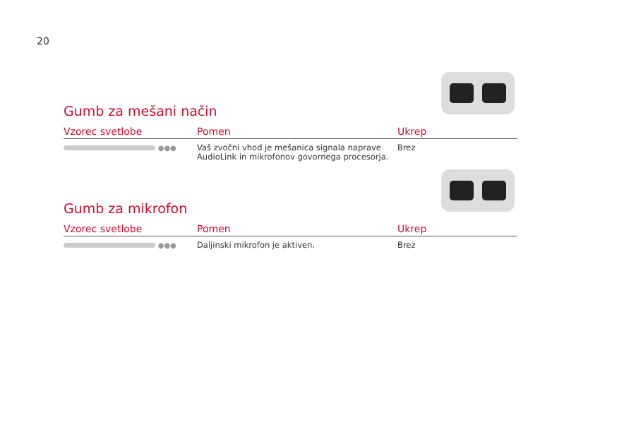20
Gumb za mešani način
| Vzorec svetlobe | Pomen | Ukrep |
| --- | --- | --- |
| ●●● | Vaš zvočni vhod je mešanica signala naprave AudioLink in mikrofonov govornega procesorja. | Brez |
Gumb za mikrofon
| Vzorec svetlobe | Pomen | Ukrep |
| --- | --- | --- |
| ●●● | Daljinski mikrofon je aktiven. | Brez |